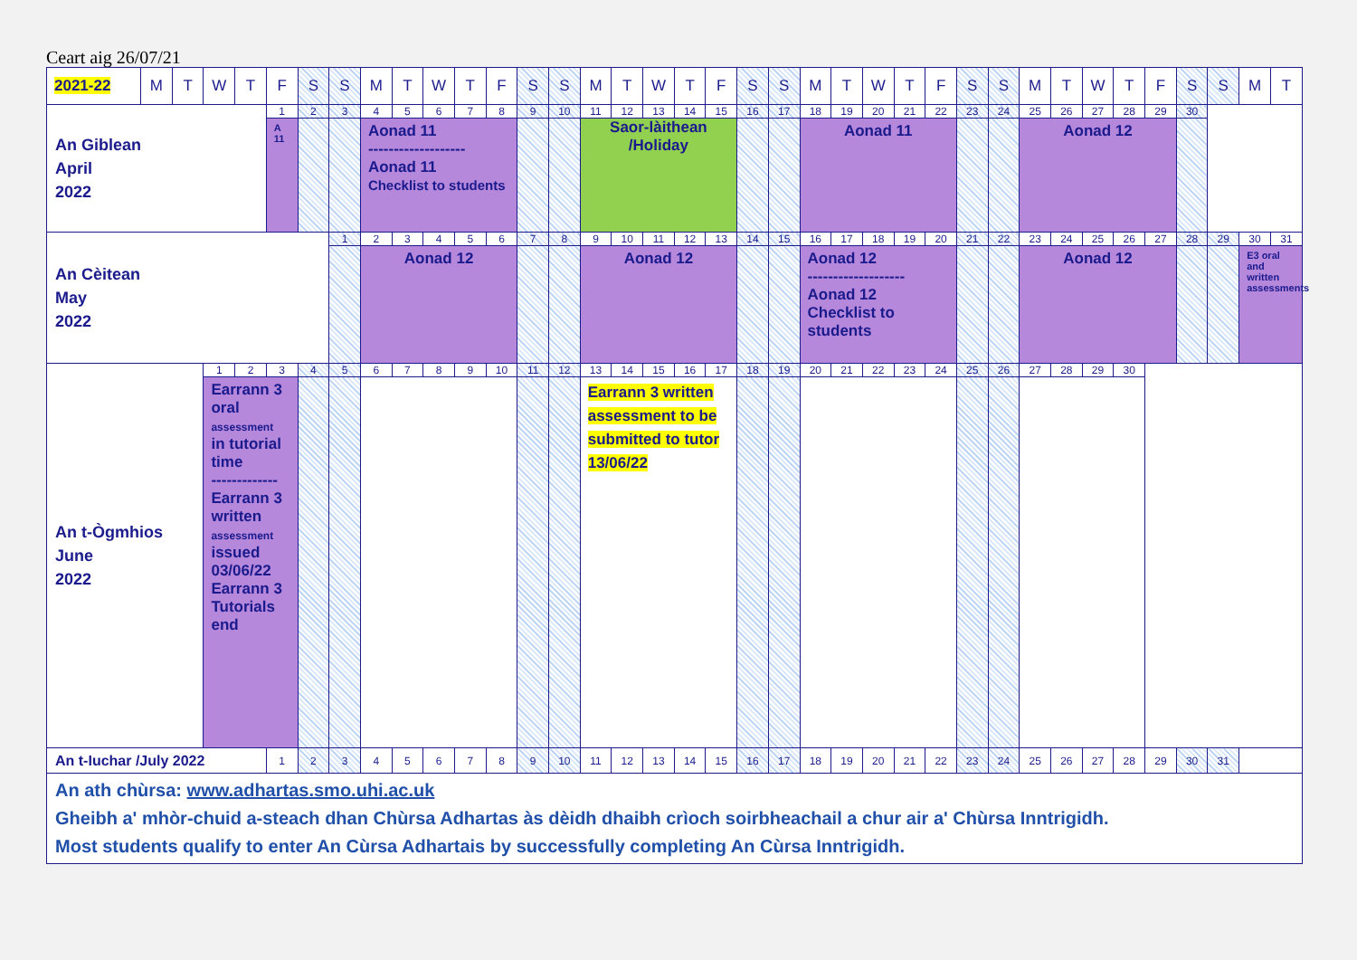Ceart aig 26/07/21
| 2021-22 | M | T | W | T | F | S | S | M | T | W | T | F | S | S | M | T | W | T | F | S | S | M | T | W | T | F | S | S | M | T | W | T | F | S | S | M | T |
| --- | --- | --- | --- | --- | --- | --- | --- | --- | --- | --- | --- | --- | --- | --- | --- | --- | --- | --- | --- | --- | --- | --- | --- | --- | --- | --- | --- | --- | --- | --- | --- | --- | --- | --- | --- | --- | --- |
| An Giblean April 2022 | | | | | 1 | 2 | 3 | 4 | 5 | 6 | 7 | 8 | 9 | 10 | 11 | 12 | 13 | 14 | 15 | 16 | 17 | 18 | 19 | 20 | 21 | 22 | 23 | 24 | 25 | 26 | 27 | 28 | 29 | 30 | | | |
| | | | | | A 11 | | | Aonad 11 ------------------- Aonad 11 Checklist to students | | | | | | | Saor-làithean /Holiday | | | | | | | Aonad 11 | | | | | | | Aonad 12 | | | | | | | | |
| An Cèitean May 2022 | | | | | | | 1 | 2 | 3 | 4 | 5 | 6 | 7 | 8 | 9 | 10 | 11 | 12 | 13 | 14 | 15 | 16 | 17 | 18 | 19 | 20 | 21 | 22 | 23 | 24 | 25 | 26 | 27 | 28 | 29 | 30 | 31 |
| | | | | | | | | Aonad 12 | | | | | | | Aonad 12 | | | | | | | Aonad 12 ------------------- Aonad 12 Checklist to students | | | | | | | Aonad 12 | | | | | | | E3 oral and written assessments | |
| An t-Ògmhios June 2022 | | | 1 | 2 | 3 | 4 | 5 | 6 | 7 | 8 | 9 | 10 | 11 | 12 | 13 | 14 | 15 | 16 | 17 | 18 | 19 | 20 | 21 | 22 | 23 | 24 | 25 | 26 | 27 | 28 | 29 | 30 | | | | | |
| | | | Earrann 3 oral assessment in tutorial time ------------- Earrann 3 written assessment issued 03/06/22 Earrann 3 Tutorials end | | | | | | | | | | | | Earrann 3 written assessment to be submitted to tutor 13/06/22 | | | | | | | | | | | | | | | | | | | | | | |
| An t-Iuchar /July 2022 | | | | | 1 | 2 | 3 | 4 | 5 | 6 | 7 | 8 | 9 | 10 | 11 | 12 | 13 | 14 | 15 | 16 | 17 | 18 | 19 | 20 | 21 | 22 | 23 | 24 | 25 | 26 | 27 | 28 | 29 | 30 | 31 | | |
| An ath chùrsa: www.adhartas.smo.uhi.ac.uk Gheibh a' mhòr-chuid a-steach dhan Chùrsa Adhartas às dèidh dhaibh crìoch soirbheachail a chur air a' Chùrsa Inntrigidh. Most students qualify to enter An Cùrsa Adhartais by successfully completing An Cùrsa Inntrigidh. | | | | | | | | | | | | | | | | | | | | | | | | | | | | | | | | | | | | | |